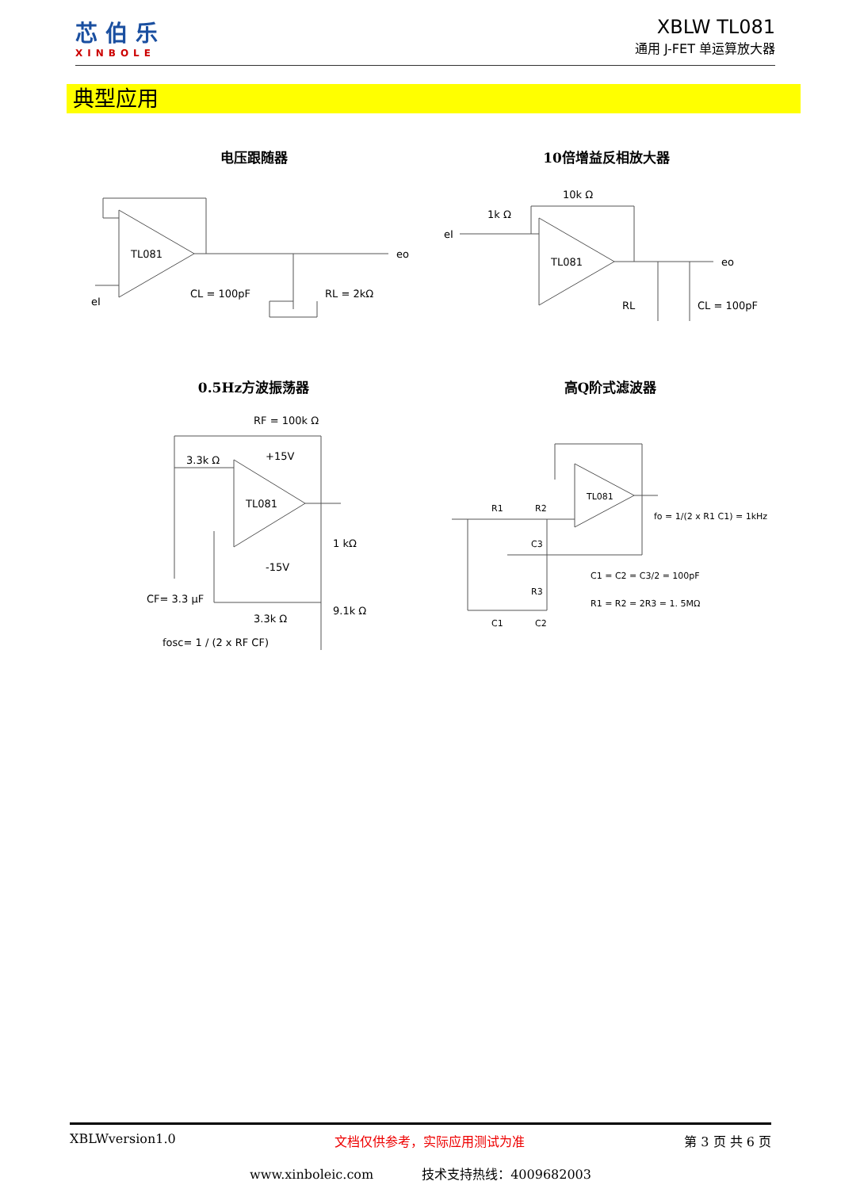芯伯乐
XINBOLE
XBLW TL081
通用 J-FET 单运算放大器
典型应用
电压跟随器 10倍增益反相放大器
0.5Hz方波振荡器 高Q阶式滤波器
TL081
CL = 100pF
RL = 2kΩ
eo
eI
TL081
1k Ω
10k Ω
eI
eo
RL
CL = 100pF
TL081
RF = 100k Ω
3.3k Ω
+15V
-15V
1 kΩ
9.1k Ω
3.3k Ω
CF= 3.3 μF
fosc= 1 / (2 x RF CF)
TL081
R1
R2
C3
R3
C1
C2
fo = 1/(2 x R1 C1) = 1kHz
C1 = C2 = C3/2 = 100pF
R1 = R2 = 2R3 = 1. 5MΩ
XBLWversion1.0 文档仅供参考，实际应用测试为准 第 3 页 共 6 页
www.xinboleic.com 技术支持热线：4009682003